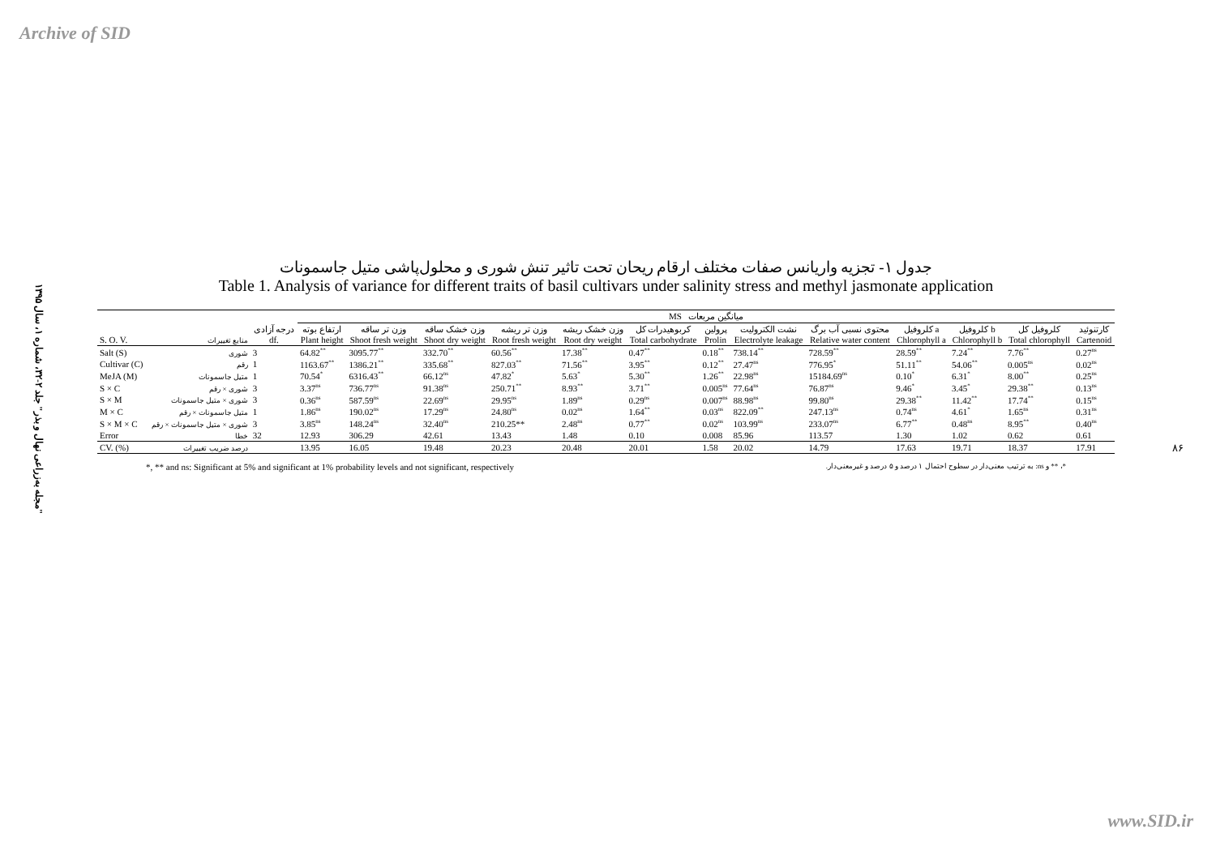Archive of SID
"مجله به‌زراعی نهال و بذر" جلد ۲-۳۲، شماره ۱، سال ۱۳۹۵
۸۶
جدول ۱- تجزیه واریانس صفات مختلف ارقام ریحان تحت تاثیر تنش شوری و محلول‌پاشی متیل جاسمونات
Table 1. Analysis of variance for different traits of basil cultivars under salinity stress and methyl jasmonate application
| | | | MS میانگین مربعات | | | | | | | | | | | | |
| --- | --- | --- | --- | --- | --- | --- | --- | --- | --- | --- | --- | --- | --- | --- | --- |
| S. O. V. | منابع تغییرات | درجه آزادی df. | ارتفاع بوته Plant height | وزن تر ساقه Shoot fresh weight | وزن خشک ساقه Shoot dry weight | وزن تر ریشه Root fresh weight | وزن خشک ریشه Root dry weight | کربوهیدرات کل Total carbohydrate | پرولین Prolin | نشت الکترولیت Electrolyte leakage | محتوی نسبی آب برگ Relative water content | کلروفیل a Chlorophyll a | کلروفیل b Chlorophyll b | کلروفیل کل Total chlorophyll | کارتنوئید Cartenoid |
| Salt (S) | شوری | 3 | 64.82<sup>**</sup> | 3095.77<sup>**</sup> | 332.70<sup>**</sup> | 60.56<sup>**</sup> | 17.38<sup>**</sup> | 0.47<sup>**</sup> | 0.18<sup>**</sup> | 738.14<sup>**</sup> | 728.59<sup>**</sup> | 28.59<sup>**</sup> | 7.24<sup>**</sup> | 7.76<sup>**</sup> | 0.27<sup>ns</sup> |
| Cultivar (C) | رقم | 1 | 1163.67<sup>**</sup> | 1386.21<sup>**</sup> | 335.68<sup>**</sup> | 827.03<sup>**</sup> | 71.56<sup>**</sup> | 3.95<sup>**</sup> | 0.12<sup>**</sup> | 27.47<sup>ns</sup> | 776.95<sup>*</sup> | 51.11<sup>**</sup> | 54.06<sup>**</sup> | 0.005<sup>ns</sup> | 0.02<sup>ns</sup> |
| MeJA (M) | متیل جاسمونات | 1 | 70.54<sup>*</sup> | 6316.43<sup>**</sup> | 66.12<sup>ns</sup> | 47.82<sup>*</sup> | 5.63<sup>*</sup> | 5.30<sup>**</sup> | 1.26<sup>**</sup> | 22.98<sup>ns</sup> | 15184.69<sup>ns</sup> | 0.10<sup>*</sup> | 6.31<sup>*</sup> | 8.00<sup>**</sup> | 0.25<sup>ns</sup> |
| S × C | شوری × رقم | 3 | 3.37<sup>ns</sup> | 736.77<sup>ns</sup> | 91.38<sup>ns</sup> | 250.71<sup>**</sup> | 8.93<sup>**</sup> | 3.71<sup>**</sup> | 0.005<sup>ns</sup> | 77.64<sup>ns</sup> | 76.87<sup>ns</sup> | 9.46<sup>*</sup> | 3.45<sup>*</sup> | 29.38<sup>**</sup> | 0.13<sup>ns</sup> |
| S × M | شوری × متیل جاسمونات | 3 | 0.36<sup>ns</sup> | 587.59<sup>ns</sup> | 22.69<sup>ns</sup> | 29.95<sup>ns</sup> | 1.89<sup>ns</sup> | 0.29<sup>ns</sup> | 0.007<sup>ns</sup> | 88.98<sup>ns</sup> | 99.80<sup>ns</sup> | 29.38<sup>**</sup> | 11.42<sup>**</sup> | 17.74<sup>**</sup> | 0.15<sup>ns</sup> |
| M × C | متیل جاسمونات × رقم | 1 | 1.86<sup>ns</sup> | 190.02<sup>ns</sup> | 17.29<sup>ns</sup> | 24.80<sup>ns</sup> | 0.02<sup>ns</sup> | 1.64<sup>**</sup> | 0.03<sup>ns</sup> | 822.09<sup>**</sup> | 247.13<sup>ns</sup> | 0.74<sup>ns</sup> | 4.61<sup>*</sup> | 1.65<sup>ns</sup> | 0.31<sup>ns</sup> |
| S × M × C | شوری × متیل جاسمونات × رقم | 3 | 3.85<sup>ns</sup> | 148.24<sup>ns</sup> | 32.40<sup>ns</sup> | 210.25** | 2.48<sup>ns</sup> | 0.77<sup>**</sup> | 0.02<sup>ns</sup> | 103.99<sup>ns</sup> | 233.07<sup>ns</sup> | 6.77<sup>**</sup> | 0.48<sup>ns</sup> | 8.95<sup>**</sup> | 0.40<sup>ns</sup> |
| Error | خطا | 32 | 12.93 | 306.29 | 42.61 | 13.43 | 1.48 | 0.10 | 0.008 | 85.96 | 113.57 | 1.30 | 1.02 | 0.62 | 0.61 |
| CV. (%) | درصد ضریب تغییرات | | 13.95 | 16.05 | 19.48 | 20.23 | 20.48 | 20.01 | 1.58 | 20.02 | 14.79 | 17.63 | 19.71 | 18.37 | 17.91 |
*, ** and ns: Significant at 5% and significant at 1% probability levels and not significant, respectively *، ** و ns: به ترتیب معنی‌دار در سطوح احتمال ۱ درصد و ۵ درصد و غیرمعنی‌دار.
www.SID.ir